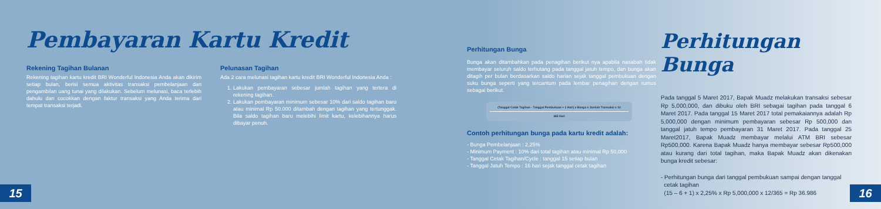Pembayaran Kartu Kredit
Rekening Tagihan Bulanan
Rekening tagihan kartu kredit BRI Wonderful Indonesia Anda akan dikirim setiap bulan, berisi semua aktivitas transaksi pembelanjaan dan pengambilan uang tunai yang dilakukan. Sebelum melunasi, baca terlebih dahulu dan cocokkan dengan faktur transaksi yang Anda terima dari tempat transaksi terjadi.
Pelunasan Tagihan
Ada 2 cara melunasi tagihan kartu kredit BRI Wonderful Indonesia Anda :
1. Lakukan pembayaran sebesar jumlah tagihan yang tertera di rekening tagihan.
2. Lakukan pembayaran minimum sebesar 10% dari saldo tagihan baru atau minimal Rp 50.000 ditambah dengan tagihan yang tertunggak. Bila saldo tagihan baru melebihi limit kartu, kelebihannya harus dibayar penuh.
15
Perhitungan Bunga
Bunga akan ditambahkan pada penagihan berikut nya apabila nasabah tidak membayar seluruh saldo terhutang pada tanggal jatuh tempo, dan bunga akan ditagih per bulan berdasarkan saldo harian sejak tanggal pembukuan dengan suku bunga seperti yang tercantum pada lembar penagihan dengan rumus sebagai berikut.
(Tanggal Cetak Tagihan - Tanggal Pembukuan + 1 Hari) x Bunga x Jumlah Transaksi x 12
365 Hari
Contoh perhitungan bunga pada kartu kredit adalah:
- Bunga Pembelanjaan : 2,25%
- Minimum Payment : 10% dari total tagihan atau minimal Rp 50,000
- Tanggal Cetak Tagihan/Cycle : tanggal 15 setiap bulan
- Tanggal Jatuh Tempo : 16 hari sejak tanggal cetak tagihan
Perhitungan Bunga
Pada tanggal 5 Maret 2017, Bapak Muadz melakukan transaksi sebesar Rp 5,000,000, dan dibuku oleh BRI sebagai tagihan pada tanggal 6 Maret 2017. Pada tanggal 15 Maret 2017 total pemakaiannya adalah Rp 5,000,000 dengan minimum pembayaran sebesar Rp 500,000 dan tanggal jatuh tempo pembayaran 31 Maret 2017. Pada tanggal 25 Maret2017, Bapak Muadz membayar melalui ATM BRI sebesar Rp500,000. Karena Bapak Muadz hanya membayar sebesar Rp500,000 atau kurang dari total tagihan, maka Bapak Muadz akan dikenakan bunga kredit sebesar:
- Perhitungan bunga dari tanggal pembukuan sampai dengan tanggal
cetak tagihan
(15 – 6 + 1) x 2,25% x Rp 5,000,000 x 12/365 = Rp 36.986
16